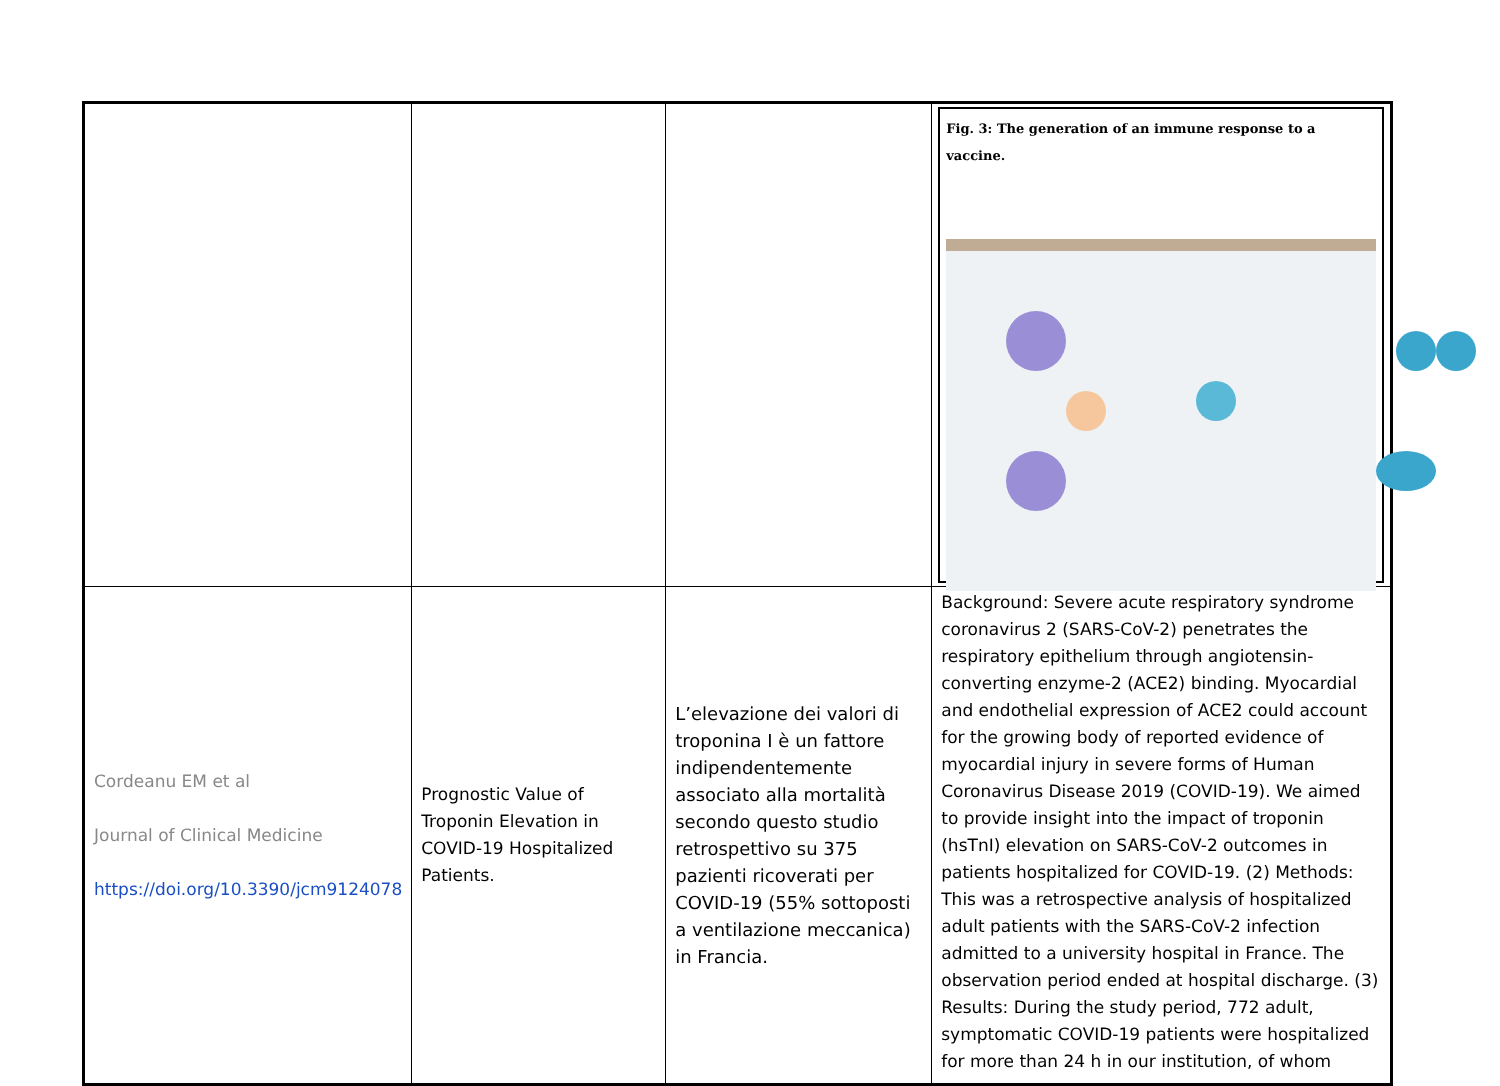| | | | Fig. 3: The generation of an immune response to a vaccine. |
| Cordeanu EM et al Journal of Clinical Medicine https://doi.org/10.3390/jcm9124078 | Prognostic Value of Troponin Elevation in COVID-19 Hospitalized Patients. | L’elevazione dei valori di troponina I è un fattore indipendentemente associato alla mortalità secondo questo studio retrospettivo su 375 pazienti ricoverati per COVID-19 (55% sottoposti a ventilazione meccanica) in Francia. | Background: Severe acute respiratory syndrome coronavirus 2 (SARS-CoV-2) penetrates the respiratory epithelium through angiotensin-converting enzyme-2 (ACE2) binding. Myocardial and endothelial expression of ACE2 could account for the growing body of reported evidence of myocardial injury in severe forms of Human Coronavirus Disease 2019 (COVID-19). We aimed to provide insight into the impact of troponin (hsTnI) elevation on SARS-CoV-2 outcomes in patients hospitalized for COVID-19. (2) Methods: This was a retrospective analysis of hospitalized adult patients with the SARS-CoV-2 infection admitted to a university hospital in France. The observation period ended at hospital discharge. (3) Results: During the study period, 772 adult, symptomatic COVID-19 patients were hospitalized for more than 24 h in our institution, of whom |